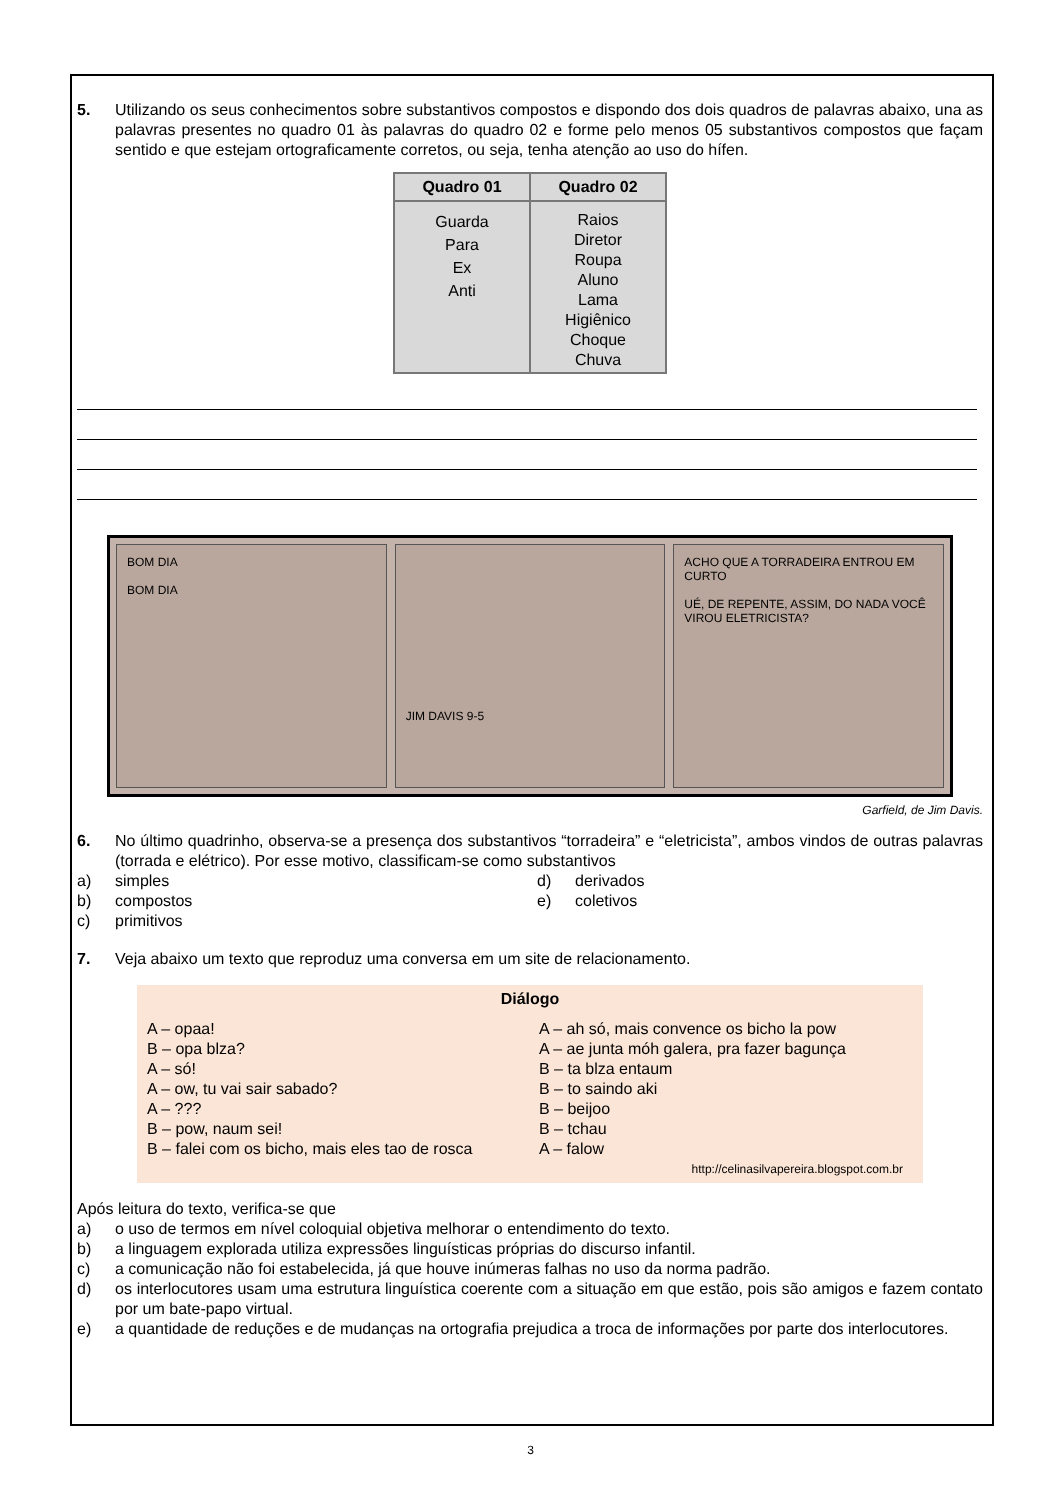5. Utilizando os seus conhecimentos sobre substantivos compostos e dispondo dos dois quadros de palavras abaixo, una as palavras presentes no quadro 01 às palavras do quadro 02 e forme pelo menos 05 substantivos compostos que façam sentido e que estejam ortograficamente corretos, ou seja, tenha atenção ao uso do hífen.
| Quadro 01 | Quadro 02 |
| --- | --- |
| Guarda Para Ex Anti | Raios Diretor Roupa Aluno Lama Higiênico Choque Chuva |
BOM DIA
BOM DIA
JIM DAVIS 9-5 ACHO QUE A TORRADEIRA ENTROU EM CURTO
UÉ, DE REPENTE, ASSIM, DO NADA VOCÊ VIROU ELETRICISTA?
Garfield, de Jim Davis.
6. No último quadrinho, observa-se a presença dos substantivos “torradeira” e “eletricista”, ambos vindos de outras palavras (torrada e elétrico). Por esse motivo, classificam-se como substantivos
a) simples
d) derivados
b) compostos
e) coletivos
c) primitivos
7. Veja abaixo um texto que reproduz uma conversa em um site de relacionamento.
Diálogo
A – opaa!
B – opa blza?
A – só!
A – ow, tu vai sair sabado?
A – ???
B – pow, naum sei!
B – falei com os bicho, mais eles tao de rosca
A – ah só, mais convence os bicho la pow
A – ae junta móh galera, pra fazer bagunça
B – ta blza entaum
B – to saindo aki
B – beijoo
B – tchau
A – falow
http://celinasilvapereira.blogspot.com.br
Após leitura do texto, verifica-se que
a) o uso de termos em nível coloquial objetiva melhorar o entendimento do texto.
b) a linguagem explorada utiliza expressões linguísticas próprias do discurso infantil.
c) a comunicação não foi estabelecida, já que houve inúmeras falhas no uso da norma padrão.
d) os interlocutores usam uma estrutura linguística coerente com a situação em que estão, pois são amigos e fazem contato por um bate-papo virtual.
e) a quantidade de reduções e de mudanças na ortografia prejudica a troca de informações por parte dos interlocutores.
3